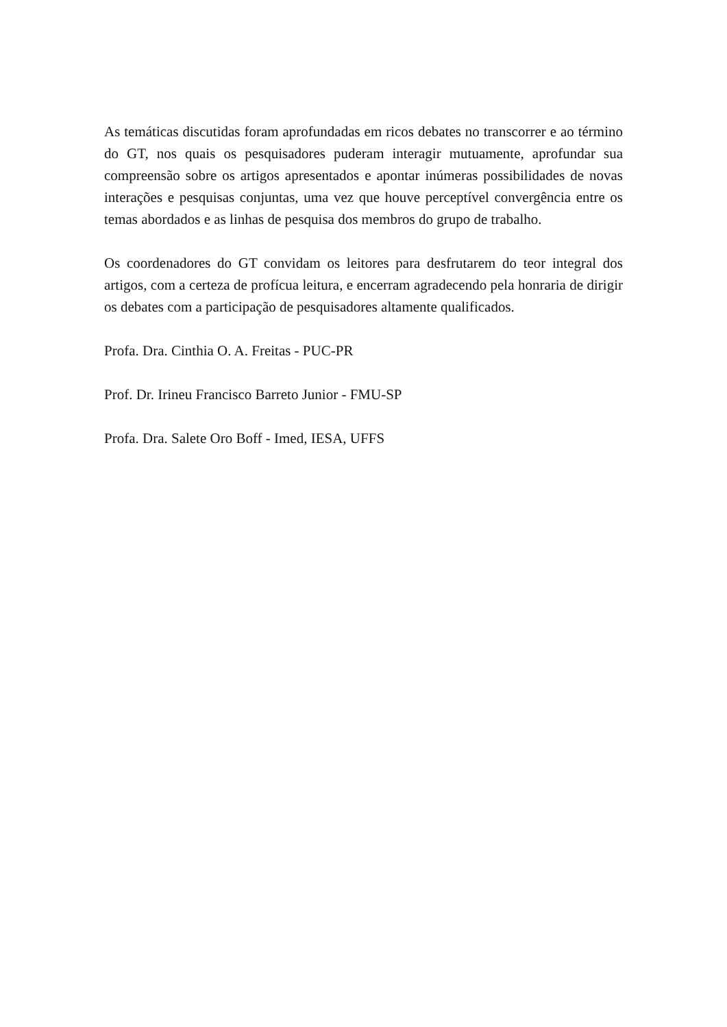As temáticas discutidas foram aprofundadas em ricos debates no transcorrer e ao término do GT, nos quais os pesquisadores puderam interagir mutuamente, aprofundar sua compreensão sobre os artigos apresentados e apontar inúmeras possibilidades de novas interações e pesquisas conjuntas, uma vez que houve perceptível convergência entre os temas abordados e as linhas de pesquisa dos membros do grupo de trabalho.
Os coordenadores do GT convidam os leitores para desfrutarem do teor integral dos artigos, com a certeza de profícua leitura, e encerram agradecendo pela honraria de dirigir os debates com a participação de pesquisadores altamente qualificados.
Profa. Dra. Cinthia O. A. Freitas - PUC-PR
Prof. Dr. Irineu Francisco Barreto Junior - FMU-SP
Profa. Dra. Salete Oro Boff - Imed, IESA, UFFS